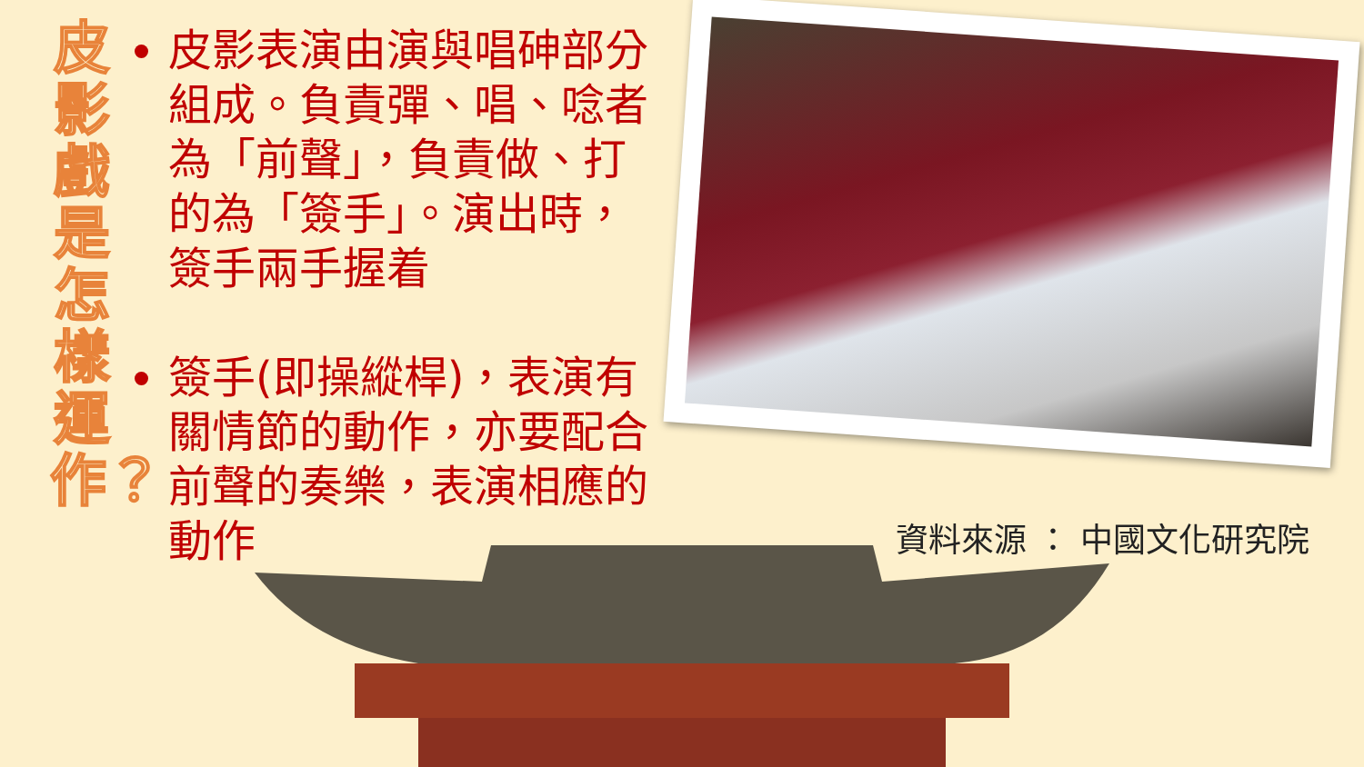皮影戲是怎樣運作？
皮影表演由演與唱砷部分組成。負責彈、唱、唸者為「前聲」，負責做、打的為「簽手」。演出時，簽手兩手握着
簽手(即操縱桿)，表演有關情節的動作，亦要配合前聲的奏樂，表演相應的動作
資料來源 ： 中國文化研究院